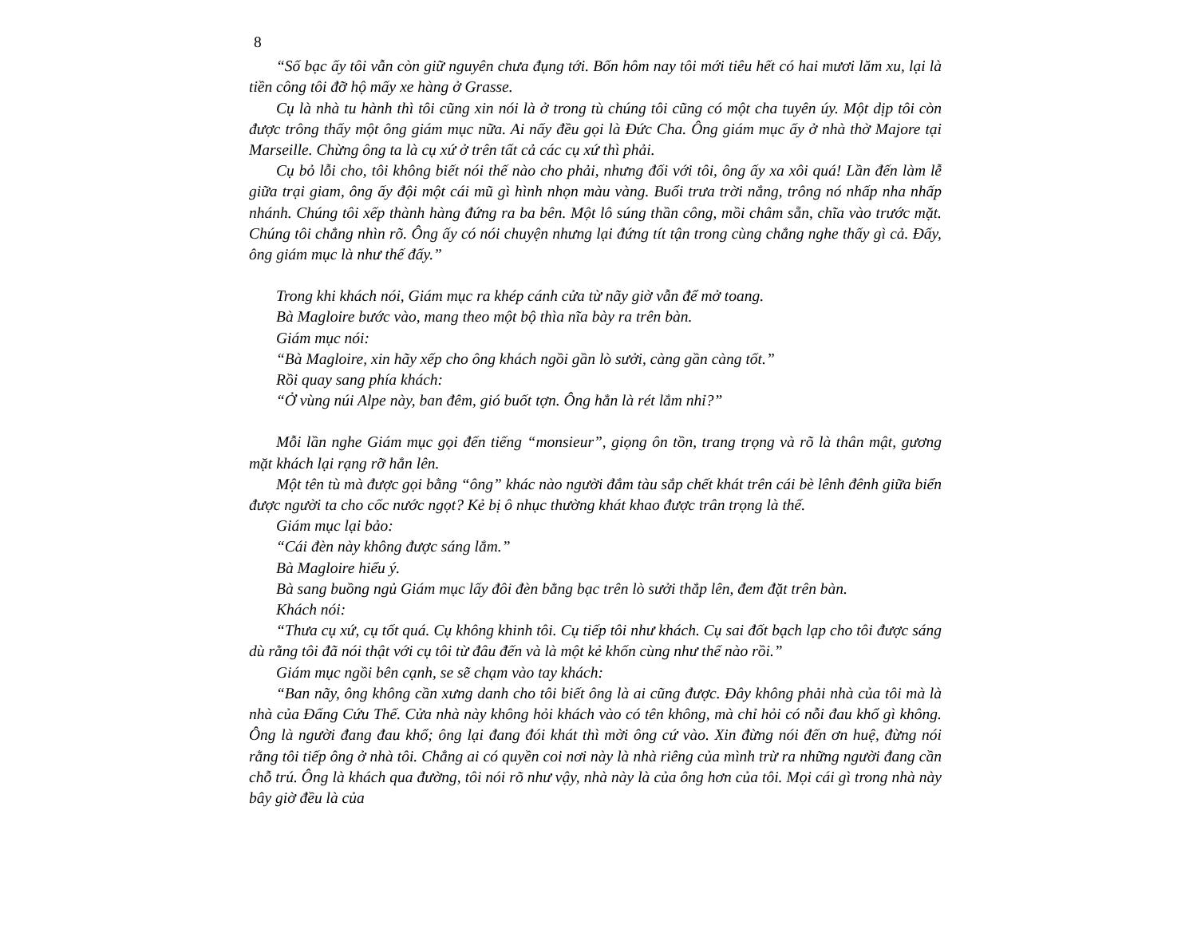8
“Số bạc ấy tôi vẫn còn giữ nguyên chưa đụng tới. Bốn hôm nay tôi mới tiêu hết có hai mươi lăm xu, lại là tiền công tôi đỡ hộ mấy xe hàng ở Grasse.
Cụ là nhà tu hành thì tôi cũng xin nói là ở trong tù chúng tôi cũng có một cha tuyên úy. Một dịp tôi còn được trông thấy một ông giám mục nữa. Ai nấy đều gọi là Đức Cha. Ông giám mục ấy ở nhà thờ Majore tại Marseille. Chừng ông ta là cụ xứ ở trên tất cả các cụ xứ thì phải.
Cụ bỏ lỗi cho, tôi không biết nói thế nào cho phải, nhưng đối với tôi, ông ấy xa xôi quá! Lần đến làm lễ giữa trại giam, ông ấy đội một cái mũ gì hình nhọn màu vàng. Buổi trưa trời nắng, trông nó nhấp nha nhấp nhánh. Chúng tôi xếp thành hàng đứng ra ba bên. Một lô súng thần công, mồi châm sẵn, chĩa vào trước mặt. Chúng tôi chẳng nhìn rõ. Ông ấy có nói chuyện nhưng lại đứng tít tận trong cùng chẳng nghe thấy gì cả. Đấy, ông giám mục là như thế đấy.”
Trong khi khách nói, Giám mục ra khép cánh cửa từ nãy giờ vẫn để mở toang.
Bà Magloire bước vào, mang theo một bộ thìa nĩa bày ra trên bàn.
Giám mục nói:
“Bà Magloire, xin hãy xếp cho ông khách ngồi gần lò sưởi, càng gần càng tốt.”
Rồi quay sang phía khách:
“Ở vùng núi Alpe này, ban đêm, gió buốt tợn. Ông hẳn là rét lắm nhỉ?”
Mỗi lần nghe Giám mục gọi đến tiếng “monsieur”, giọng ôn tồn, trang trọng và rõ là thân mật, gương mặt khách lại rạng rỡ hẳn lên.
Một tên tù mà được gọi bằng “ông” khác nào người đắm tàu sắp chết khát trên cái bè lênh đênh giữa biển được người ta cho cốc nước ngọt? Kẻ bị ô nhục thường khát khao được trân trọng là thế.
Giám mục lại bảo:
“Cái đèn này không được sáng lắm.”
Bà Magloire hiểu ý.
Bà sang buồng ngủ Giám mục lấy đôi đèn bằng bạc trên lò sưởi thắp lên, đem đặt trên bàn.
Khách nói:
“Thưa cụ xứ, cụ tốt quá. Cụ không khinh tôi. Cụ tiếp tôi như khách. Cụ sai đốt bạch lạp cho tôi được sáng dù rằng tôi đã nói thật với cụ tôi từ đâu đến và là một kẻ khốn cùng như thế nào rồi.”
Giám mục ngồi bên cạnh, se sẽ chạm vào tay khách:
“Ban nãy, ông không cần xưng danh cho tôi biết ông là ai cũng được. Đây không phải nhà của tôi mà là nhà của Đấng Cứu Thế. Cửa nhà này không hỏi khách vào có tên không, mà chỉ hỏi có nỗi đau khổ gì không. Ông là người đang đau khổ; ông lại đang đói khát thì mời ông cứ vào. Xin đừng nói đến ơn huệ, đừng nói rằng tôi tiếp ông ở nhà tôi. Chẳng ai có quyền coi nơi này là nhà riêng của mình trừ ra những người đang cần chỗ trú. Ông là khách qua đường, tôi nói rõ như vậy, nhà này là của ông hơn của tôi. Mọi cái gì trong nhà này bây giờ đều là của